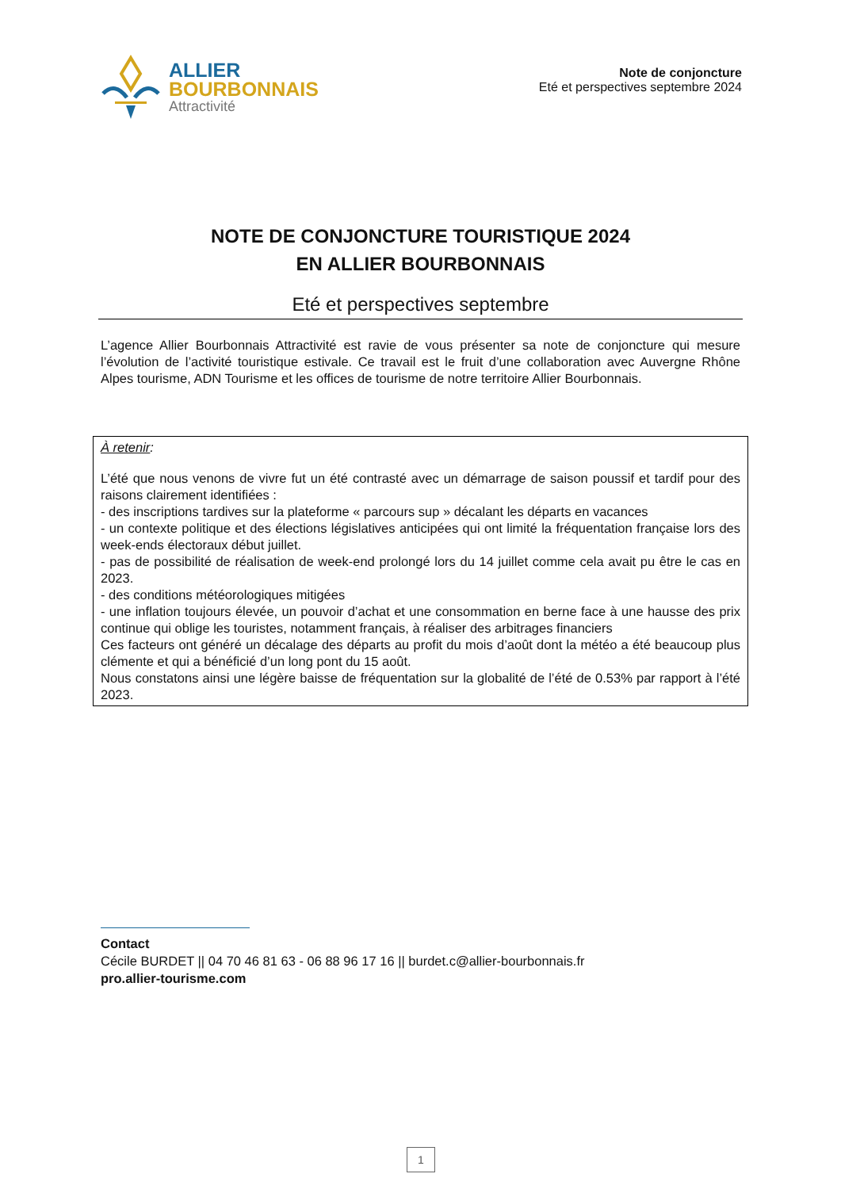ALLIER
BOURBONNAIS
Attractivité
Note de conjoncture
Eté et perspectives septembre 2024
NOTE DE CONJONCTURE TOURISTIQUE 2024
EN ALLIER BOURBONNAIS
Eté et perspectives septembre
L’agence Allier Bourbonnais Attractivité est ravie de vous présenter sa note de conjoncture qui mesure l’évolution de l’activité touristique estivale. Ce travail est le fruit d’une collaboration avec Auvergne Rhône Alpes tourisme, ADN Tourisme et les offices de tourisme de notre territoire Allier Bourbonnais.
À retenir:
L’été que nous venons de vivre fut un été contrasté avec un démarrage de saison poussif et tardif pour des raisons clairement identifiées :
- des inscriptions tardives sur la plateforme « parcours sup » décalant les départs en vacances
- un contexte politique et des élections législatives anticipées qui ont limité la fréquentation française lors des week-ends électoraux début juillet.
- pas de possibilité de réalisation de week-end prolongé lors du 14 juillet comme cela avait pu être le cas en 2023.
- des conditions météorologiques mitigées
- une inflation toujours élevée, un pouvoir d’achat et une consommation en berne face à une hausse des prix continue qui oblige les touristes, notamment français, à réaliser des arbitrages financiers
Ces facteurs ont généré un décalage des départs au profit du mois d’août dont la météo a été beaucoup plus clémente et qui a bénéficié d’un long pont du 15 août.
Nous constatons ainsi une légère baisse de fréquentation sur la globalité de l’été de 0.53% par rapport à l’été 2023.
Contact
Cécile BURDET || 04 70 46 81 63 - 06 88 96 17 16 || burdet.c@allier-bourbonnais.fr
pro.allier-tourisme.com
1